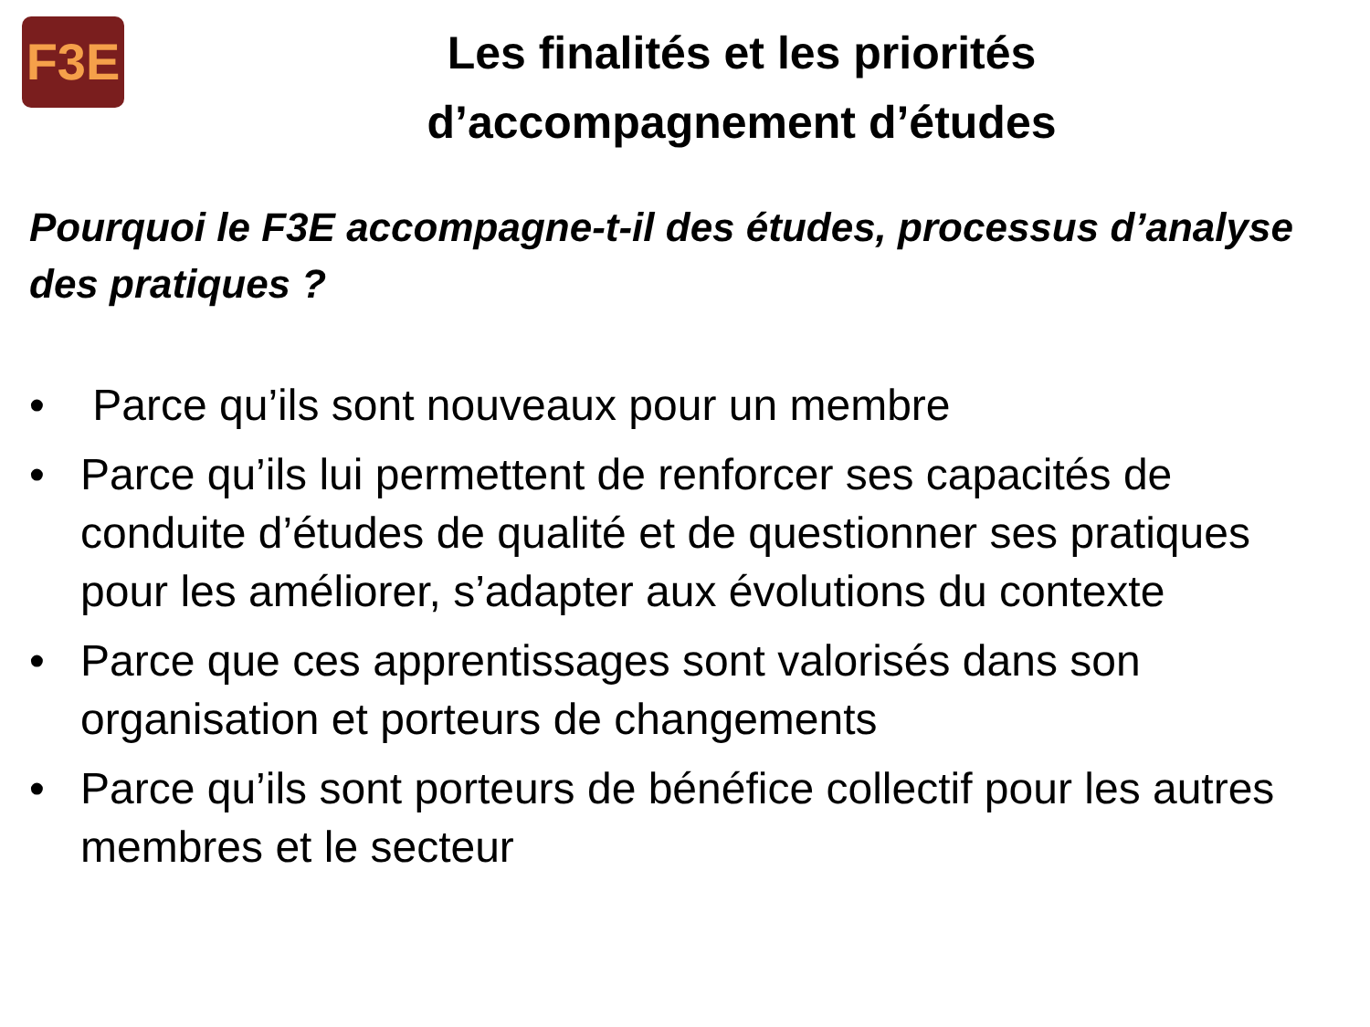F3E
Les finalités et les priorités
d’accompagnement d’études
Pourquoi le F3E accompagne-t-il des études, processus d’analyse des pratiques ?
• Parce qu’ils sont nouveaux pour un membre
• Parce qu’ils lui permettent de renforcer ses capacités de conduite d’études de qualité et de questionner ses pratiques pour les améliorer, s’adapter aux évolutions du contexte
• Parce que ces apprentissages sont valorisés dans son organisation et porteurs de changements
• Parce qu’ils sont porteurs de bénéfice collectif pour les autres membres et le secteur